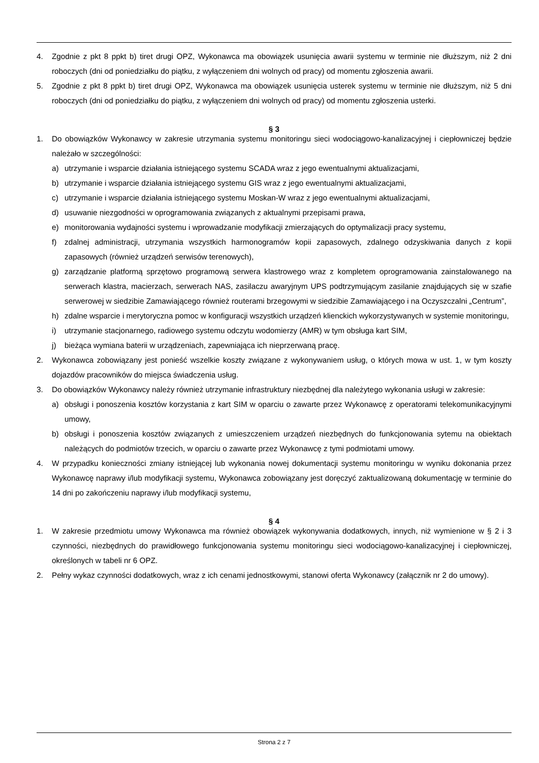4. Zgodnie z pkt 8 ppkt b) tiret drugi OPZ, Wykonawca ma obowiązek usunięcia awarii systemu w terminie nie dłuższym, niż 2 dni roboczych (dni od poniedziałku do piątku, z wyłączeniem dni wolnych od pracy) od momentu zgłoszenia awarii.
5. Zgodnie z pkt 8 ppkt b) tiret drugi OPZ, Wykonawca ma obowiązek usunięcia usterek systemu w terminie nie dłuższym, niż 5 dni roboczych (dni od poniedziałku do piątku, z wyłączeniem dni wolnych od pracy) od momentu zgłoszenia usterki.
§ 3
1. Do obowiązków Wykonawcy w zakresie utrzymania systemu monitoringu sieci wodociągowo-kanalizacyjnej i ciepłowniczej będzie należało w szczególności:
a) utrzymanie i wsparcie działania istniejącego systemu SCADA wraz z jego ewentualnymi aktualizacjami,
b) utrzymanie i wsparcie działania istniejącego systemu GIS wraz z jego ewentualnymi aktualizacjami,
c) utrzymanie i wsparcie działania istniejącego systemu Moskan-W wraz z jego ewentualnymi aktualizacjami,
d) usuwanie niezgodności w oprogramowania związanych z aktualnymi przepisami prawa,
e) monitorowania wydajności systemu i wprowadzanie modyfikacji zmierzających do optymalizacji pracy systemu,
f) zdalnej administracji, utrzymania wszystkich harmonogramów kopii zapasowych, zdalnego odzyskiwania danych z kopii zapasowych (również urządzeń serwisów terenowych),
g) zarządzanie platformą sprzętowo programową serwera klastrowego wraz z kompletem oprogramowania zainstalowanego na serwerach klastra, macierzach, serwerach NAS, zasilaczu awaryjnym UPS podtrzymującym zasilanie znajdujących się w szafie serwerowej w siedzibie Zamawiającego również routerami brzegowymi w siedzibie Zamawiającego i na Oczyszczalni „Centrum”,
h) zdalne wsparcie i merytoryczna pomoc w konfiguracji wszystkich urządzeń klienckich wykorzystywanych w systemie monitoringu,
i) utrzymanie stacjonarnego, radiowego systemu odczytu wodomierzy (AMR) w tym obsługa kart SIM,
j) bieżąca wymiana baterii w urządzeniach, zapewniająca ich nieprzerwaną pracę.
2. Wykonawca zobowiązany jest ponieść wszelkie koszty związane z wykonywaniem usług, o których mowa w ust. 1, w tym koszty dojazdów pracowników do miejsca świadczenia usług.
3. Do obowiązków Wykonawcy należy również utrzymanie infrastruktury niezbędnej dla należytego wykonania usługi w zakresie:
a) obsługi i ponoszenia kosztów korzystania z kart SIM w oparciu o zawarte przez Wykonawcę z operatorami telekomunikacyjnymi umowy,
b) obsługi i ponoszenia kosztów związanych z umieszczeniem urządzeń niezbędnych do funkcjonowania sytemu na obiektach należących do podmiotów trzecich, w oparciu o zawarte przez Wykonawcę z tymi podmiotami umowy.
4. W przypadku konieczności zmiany istniejącej lub wykonania nowej dokumentacji systemu monitoringu w wyniku dokonania przez Wykonawcę naprawy i/lub modyfikacji systemu, Wykonawca zobowiązany jest doręczyć zaktualizowaną dokumentację w terminie do 14 dni po zakończeniu naprawy i/lub modyfikacji systemu,
§ 4
1. W zakresie przedmiotu umowy Wykonawca ma również obowiązek wykonywania dodatkowych, innych, niż wymienione w § 2 i 3 czynności, niezbędnych do prawidłowego funkcjonowania systemu monitoringu sieci wodociągowo-kanalizacyjnej i ciepłowniczej, określonych w tabeli nr 6 OPZ.
2. Pełny wykaz czynności dodatkowych, wraz z ich cenami jednostkowymi, stanowi oferta Wykonawcy (załącznik nr 2 do umowy).
Strona 2 z 7